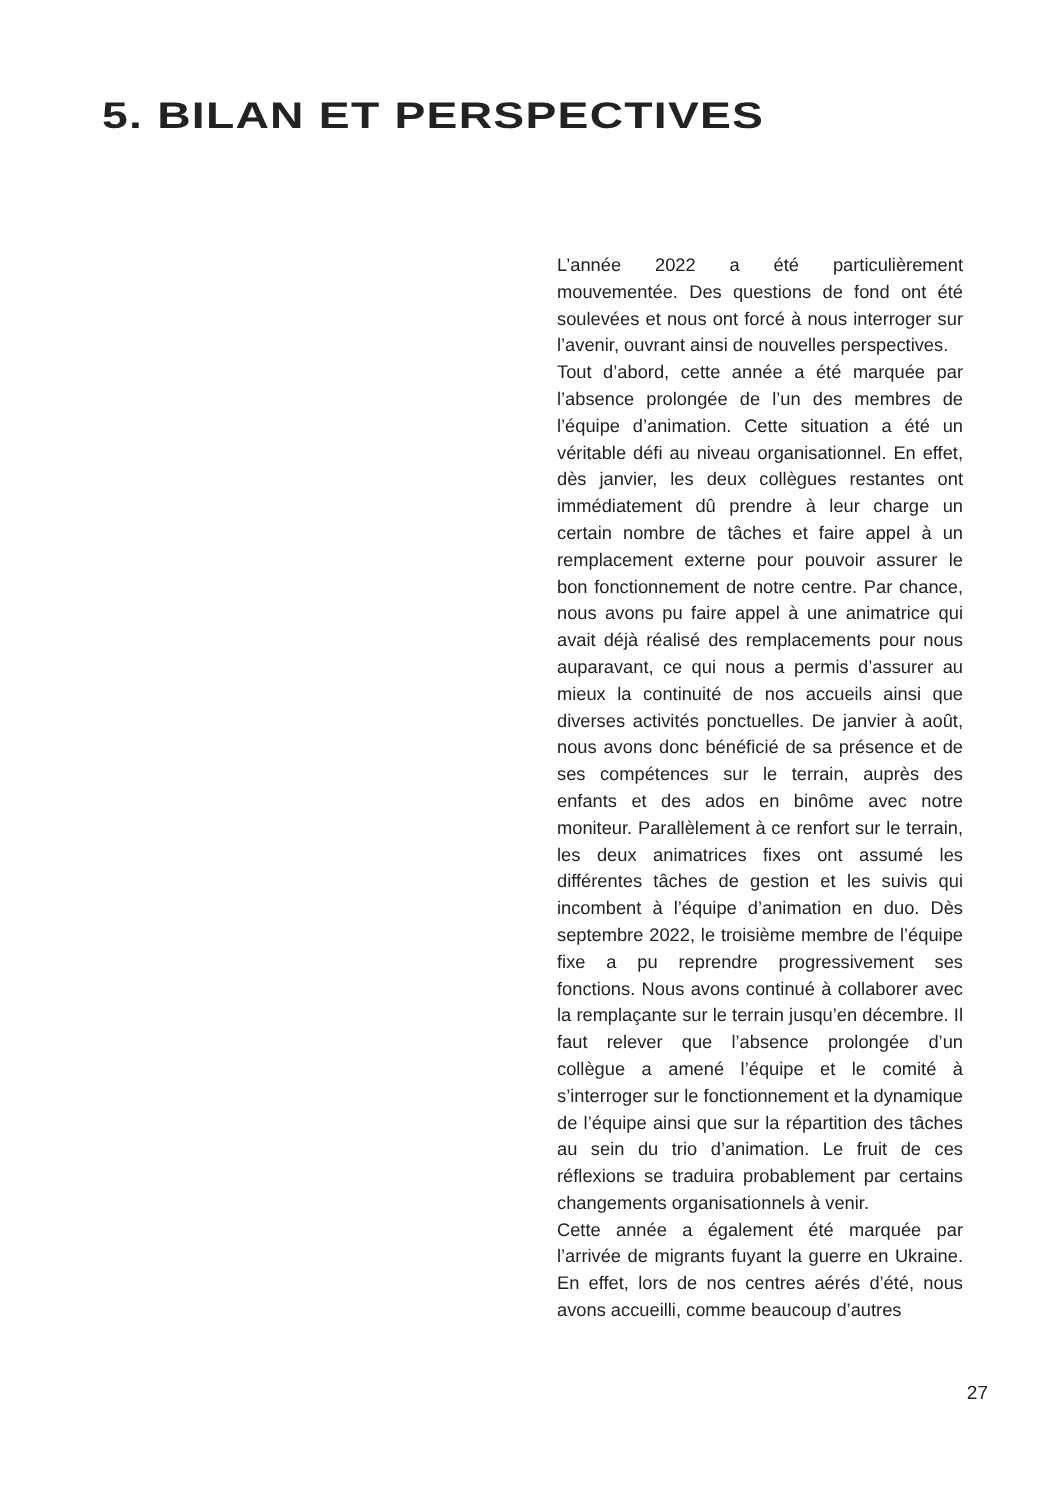5. BILAN ET PERSPECTIVES
L’année 2022 a été particulièrement mouvementée. Des questions de fond ont été soulevées et nous ont forcé à nous interroger sur l’avenir, ouvrant ainsi de nouvelles perspectives.
Tout d’abord, cette année a été marquée par l’absence prolongée de l’un des membres de l’équipe d’animation. Cette situation a été un véritable défi au niveau organisationnel. En effet, dès janvier, les deux collègues restantes ont immédiatement dû prendre à leur charge un certain nombre de tâches et faire appel à un remplacement externe pour pouvoir assurer le bon fonctionnement de notre centre. Par chance, nous avons pu faire appel à une animatrice qui avait déjà réalisé des remplacements pour nous auparavant, ce qui nous a permis d’assurer au mieux la continuité de nos accueils ainsi que diverses activités ponctuelles. De janvier à août, nous avons donc bénéficié de sa présence et de ses compétences sur le terrain, auprès des enfants et des ados en binôme avec notre moniteur. Parallèlement à ce renfort sur le terrain, les deux animatrices fixes ont assumé les différentes tâches de gestion et les suivis qui incombent à l’équipe d’animation en duo. Dès septembre 2022, le troisième membre de l’équipe fixe a pu reprendre progressivement ses fonctions. Nous avons continué à collaborer avec la remplaçante sur le terrain jusqu’en décembre. Il faut relever que l’absence prolongée d’un collègue a amené l’équipe et le comité à s’interroger sur le fonctionnement et la dynamique de l’équipe ainsi que sur la répartition des tâches au sein du trio d’animation. Le fruit de ces réflexions se traduira probablement par certains changements organisationnels à venir.
Cette année a également été marquée par l’arrivée de migrants fuyant la guerre en Ukraine. En effet, lors de nos centres aérés d’été, nous avons accueilli, comme beaucoup d’autres
27